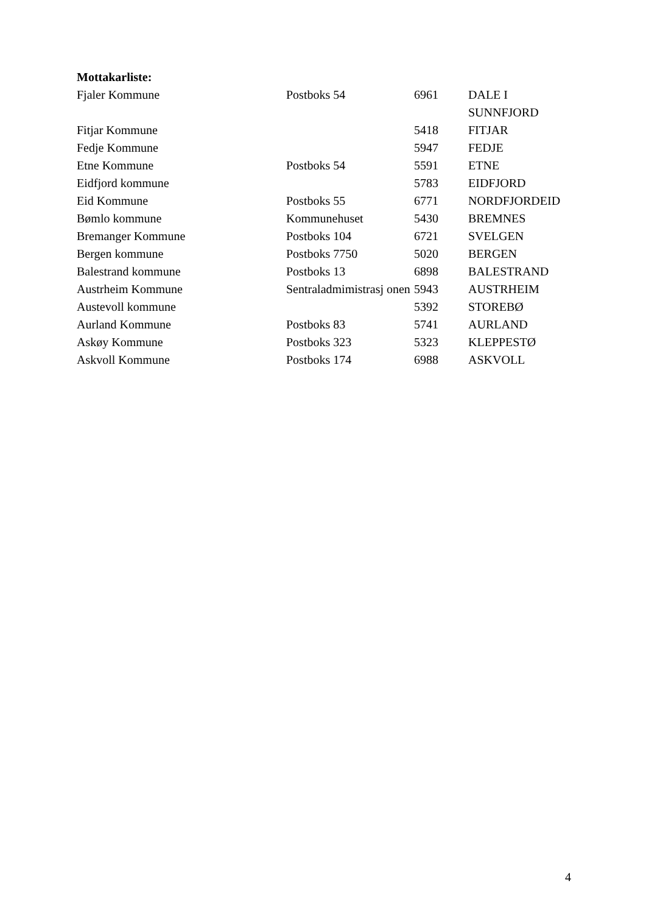Mottakarliste:
| Fjaler Kommune | Postboks 54 | 6961 | DALE I SUNNFJORD |
| Fitjar Kommune | | 5418 | FITJAR |
| Fedje Kommune | | 5947 | FEDJE |
| Etne Kommune | Postboks 54 | 5591 | ETNE |
| Eidfjord kommune | | 5783 | EIDFJORD |
| Eid Kommune | Postboks 55 | 6771 | NORDFJORDEID |
| Bømlo kommune | Kommunehuset | 5430 | BREMNES |
| Bremanger Kommune | Postboks 104 | 6721 | SVELGEN |
| Bergen kommune | Postboks 7750 | 5020 | BERGEN |
| Balestrand kommune | Postboks 13 | 6898 | BALESTRAND |
| Austrheim Kommune | Sentraladmimistrasj onen | 5943 | AUSTRHEIM |
| Austevoll kommune | | 5392 | STOREBØ |
| Aurland Kommune | Postboks 83 | 5741 | AURLAND |
| Askøy Kommune | Postboks 323 | 5323 | KLEPPESTØ |
| Askvoll Kommune | Postboks 174 | 6988 | ASKVOLL |
4